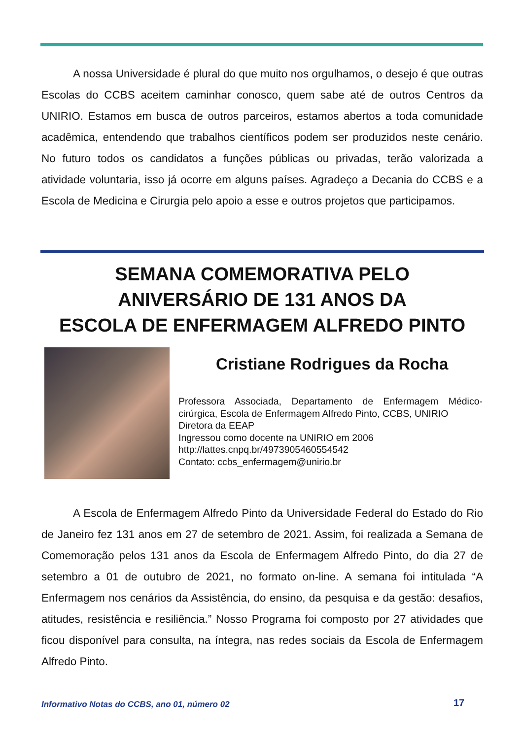A nossa Universidade é plural do que muito nos orgulhamos, o desejo é que outras Escolas do CCBS aceitem caminhar conosco, quem sabe até de outros Centros da UNIRIO. Estamos em busca de outros parceiros, estamos abertos a toda comunidade acadêmica, entendendo que trabalhos científicos podem ser produzidos neste cenário. No futuro todos os candidatos a funções públicas ou privadas, terão valorizada a atividade voluntaria, isso já ocorre em alguns países. Agradeço a Decania do CCBS e a Escola de Medicina e Cirurgia pelo apoio a esse e outros projetos que participamos.
SEMANA COMEMORATIVA PELO
ANIVERSÁRIO DE 131 ANOS DA
ESCOLA DE ENFERMAGEM ALFREDO PINTO
Cristiane Rodrigues da Rocha
Professora Associada, Departamento de Enfermagem Médico-cirúrgica, Escola de Enfermagem Alfredo Pinto, CCBS, UNIRIO
Diretora da EEAP
Ingressou como docente na UNIRIO em 2006
http://lattes.cnpq.br/4973905460554542
Contato: ccbs_enfermagem@unirio.br
A Escola de Enfermagem Alfredo Pinto da Universidade Federal do Estado do Rio de Janeiro fez 131 anos em 27 de setembro de 2021. Assim, foi realizada a Semana de Comemoração pelos 131 anos da Escola de Enfermagem Alfredo Pinto, do dia 27 de setembro a 01 de outubro de 2021, no formato on-line. A semana foi intitulada “A Enfermagem nos cenários da Assistência, do ensino, da pesquisa e da gestão: desafios, atitudes, resistência e resiliência.” Nosso Programa foi composto por 27 atividades que ficou disponível para consulta, na íntegra, nas redes sociais da Escola de Enfermagem Alfredo Pinto.
Informativo Notas do CCBS, ano 01, número 02
17